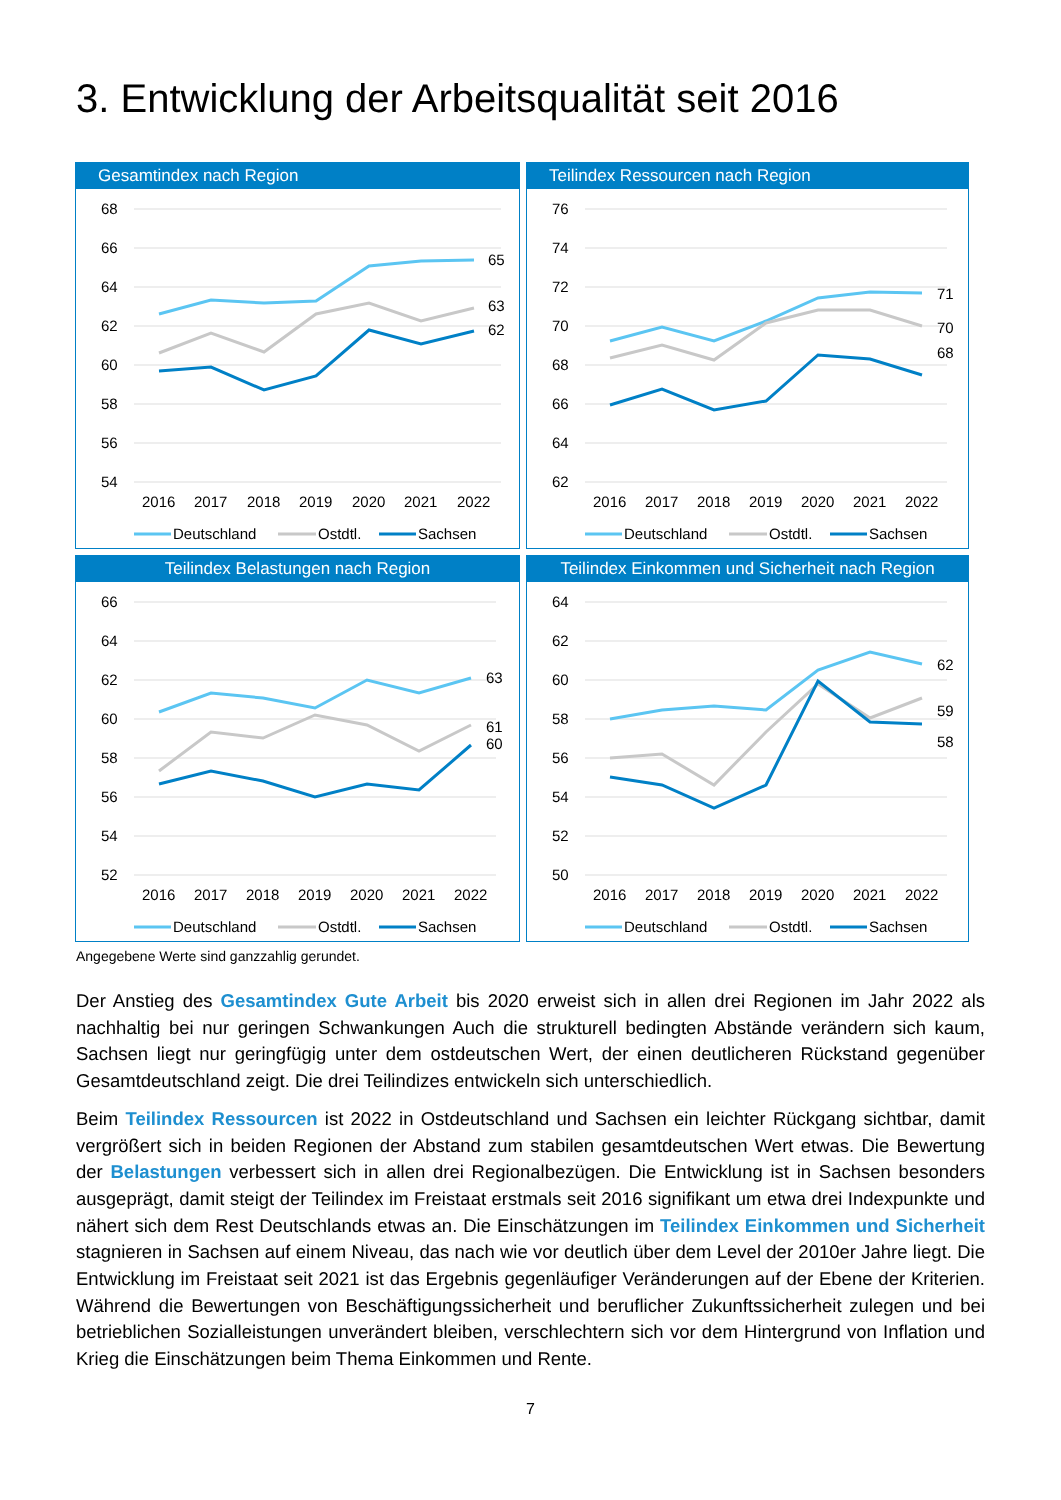3. Entwicklung der Arbeitsqualität seit 2016
Gesamtindex nach Region
68
66
64
62
60
58
56
54
65
63
62
2016
2017
2018
2019
2020
2021
2022
Deutschland
Ostdtl.
Sachsen
Teilindex Ressourcen nach Region
76
74
72
70
68
66
64
62
71
70
68
2016
2017
2018
2019
2020
2021
2022
Deutschland
Ostdtl.
Sachsen
Teilindex Belastungen nach Region
66
64
62
60
58
56
54
52
63
61
60
2016
2017
2018
2019
2020
2021
2022
Deutschland
Ostdtl.
Sachsen
Teilindex Einkommen und Sicherheit nach Region
64
62
60
58
56
54
52
50
62
59
58
2016
2017
2018
2019
2020
2021
2022
Deutschland
Ostdtl.
Sachsen
Angegebene Werte sind ganzzahlig gerundet.
Der Anstieg des Gesamtindex Gute Arbeit bis 2020 erweist sich in allen drei Regionen im Jahr 2022 als nachhaltig bei nur geringen Schwankungen Auch die strukturell bedingten Abstände verändern sich kaum, Sachsen liegt nur geringfügig unter dem ostdeutschen Wert, der einen deutlicheren Rückstand gegenüber Gesamtdeutschland zeigt. Die drei Teilindizes entwickeln sich unterschiedlich.
Beim Teilindex Ressourcen ist 2022 in Ostdeutschland und Sachsen ein leichter Rückgang sichtbar, damit vergrößert sich in beiden Regionen der Abstand zum stabilen gesamtdeutschen Wert etwas. Die Bewertung der Belastungen verbessert sich in allen drei Regionalbezügen. Die Entwicklung ist in Sachsen besonders ausgeprägt, damit steigt der Teilindex im Freistaat erstmals seit 2016 signifikant um etwa drei Indexpunkte und nähert sich dem Rest Deutschlands etwas an. Die Einschätzungen im Teilindex Einkommen und Sicherheit stagnieren in Sachsen auf einem Niveau, das nach wie vor deutlich über dem Level der 2010er Jahre liegt. Die Entwicklung im Freistaat seit 2021 ist das Ergebnis gegenläufiger Veränderungen auf der Ebene der Kriterien. Während die Bewertungen von Beschäftigungssicherheit und beruflicher Zukunftssicherheit zulegen und bei betrieblichen Sozialleistungen unverändert bleiben, verschlechtern sich vor dem Hintergrund von Inflation und Krieg die Einschätzungen beim Thema Einkommen und Rente.
7